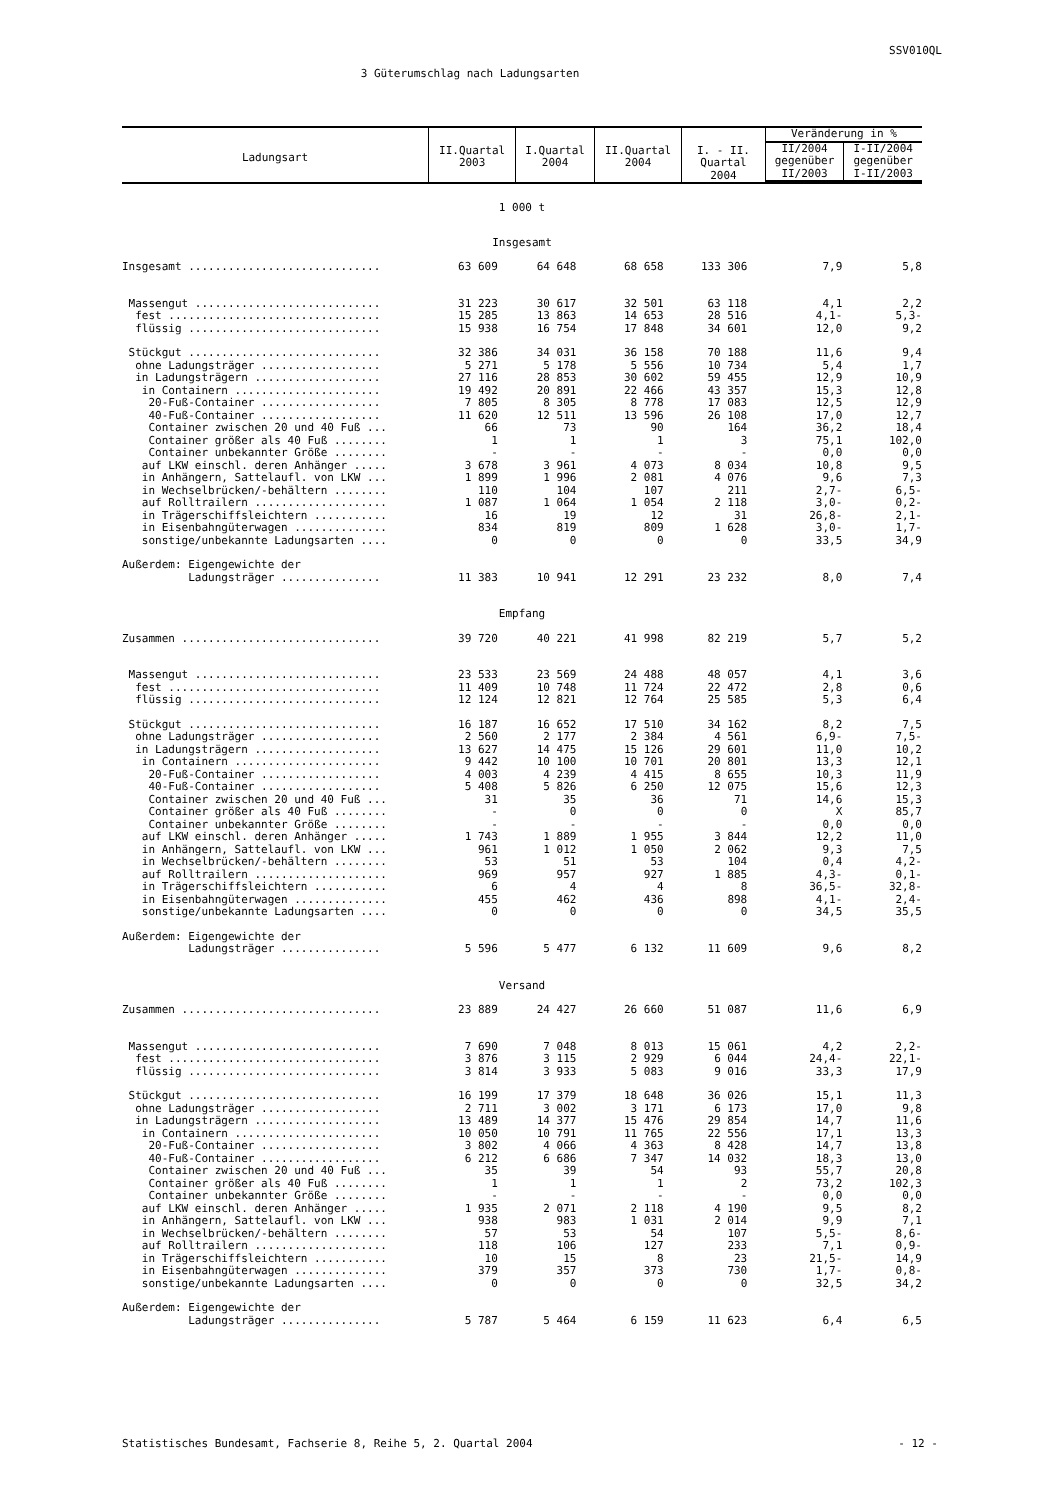SSV010QL
3 Güterumschlag nach Ladungsarten
| Ladungsart | II.Quartal 2003 | I.Quartal 2004 | II.Quartal 2004 | I. - II. Quartal 2004 | Veränderung in % / II/2004 gegenüber II/2003 / I-II/2004 gegenüber I-II/2003 / / --- / --- / | |
| --- | --- | --- | --- | --- | --- | --- |
| 1 000 t | | | | | | |
| Insgesamt | | | | | | |
| Insgesamt ............................. | 63 609 | 64 648 | 68 658 | 133 306 | 7,9 | 5,8 |
| Massengut ............................ | 31 223 | 30 617 | 32 501 | 63 118 | 4,1 | 2,2 |
| fest ................................ | 15 285 | 13 863 | 14 653 | 28 516 | 4,1- | 5,3- |
| flüssig ............................. | 15 938 | 16 754 | 17 848 | 34 601 | 12,0 | 9,2 |
| Stückgut ............................. | 32 386 | 34 031 | 36 158 | 70 188 | 11,6 | 9,4 |
| ohne Ladungsträger .................. | 5 271 | 5 178 | 5 556 | 10 734 | 5,4 | 1,7 |
| in Ladungsträgern ................... | 27 116 | 28 853 | 30 602 | 59 455 | 12,9 | 10,9 |
| in Containern ...................... | 19 492 | 20 891 | 22 466 | 43 357 | 15,3 | 12,8 |
| 20-Fuß-Container .................. | 7 805 | 8 305 | 8 778 | 17 083 | 12,5 | 12,9 |
| 40-Fuß-Container .................. | 11 620 | 12 511 | 13 596 | 26 108 | 17,0 | 12,7 |
| Container zwischen 20 und 40 Fuß ... | 66 | 73 | 90 | 164 | 36,2 | 18,4 |
| Container größer als 40 Fuß ........ | 1 | 1 | 1 | 3 | 75,1 | 102,0 |
| Container unbekannter Größe ........ | - | - | - | - | 0,0 | 0,0 |
| auf LKW einschl. deren Anhänger ..... | 3 678 | 3 961 | 4 073 | 8 034 | 10,8 | 9,5 |
| in Anhängern, Sattelaufl. von LKW ... | 1 899 | 1 996 | 2 081 | 4 076 | 9,6 | 7,3 |
| in Wechselbrücken/-behältern ........ | 110 | 104 | 107 | 211 | 2,7- | 6,5- |
| auf Rolltrailern .................... | 1 087 | 1 064 | 1 054 | 2 118 | 3,0- | 0,2- |
| in Trägerschiffsleichtern ........... | 16 | 19 | 12 | 31 | 26,8- | 2,1- |
| in Eisenbahngüterwagen .............. | 834 | 819 | 809 | 1 628 | 3,0- | 1,7- |
| sonstige/unbekannte Ladungsarten .... | 0 | 0 | 0 | 0 | 33,5 | 34,9 |
| Außerdem: Eigengewichte der | | | | | | |
| Ladungsträger ............... | 11 383 | 10 941 | 12 291 | 23 232 | 8,0 | 7,4 |
| Empfang | | | | | | |
| Zusammen .............................. | 39 720 | 40 221 | 41 998 | 82 219 | 5,7 | 5,2 |
| Massengut ............................ | 23 533 | 23 569 | 24 488 | 48 057 | 4,1 | 3,6 |
| fest ................................ | 11 409 | 10 748 | 11 724 | 22 472 | 2,8 | 0,6 |
| flüssig ............................. | 12 124 | 12 821 | 12 764 | 25 585 | 5,3 | 6,4 |
| Stückgut ............................. | 16 187 | 16 652 | 17 510 | 34 162 | 8,2 | 7,5 |
| ohne Ladungsträger .................. | 2 560 | 2 177 | 2 384 | 4 561 | 6,9- | 7,5- |
| in Ladungsträgern ................... | 13 627 | 14 475 | 15 126 | 29 601 | 11,0 | 10,2 |
| in Containern ...................... | 9 442 | 10 100 | 10 701 | 20 801 | 13,3 | 12,1 |
| 20-Fuß-Container .................. | 4 003 | 4 239 | 4 415 | 8 655 | 10,3 | 11,9 |
| 40-Fuß-Container .................. | 5 408 | 5 826 | 6 250 | 12 075 | 15,6 | 12,3 |
| Container zwischen 20 und 40 Fuß ... | 31 | 35 | 36 | 71 | 14,6 | 15,3 |
| Container größer als 40 Fuß ........ | - | 0 | 0 | 0 | X | 85,7 |
| Container unbekannter Größe ........ | - | - | - | - | 0,0 | 0,0 |
| auf LKW einschl. deren Anhänger ..... | 1 743 | 1 889 | 1 955 | 3 844 | 12,2 | 11,0 |
| in Anhängern, Sattelaufl. von LKW ... | 961 | 1 012 | 1 050 | 2 062 | 9,3 | 7,5 |
| in Wechselbrücken/-behältern ........ | 53 | 51 | 53 | 104 | 0,4 | 4,2- |
| auf Rolltrailern .................... | 969 | 957 | 927 | 1 885 | 4,3- | 0,1- |
| in Trägerschiffsleichtern ........... | 6 | 4 | 4 | 8 | 36,5- | 32,8- |
| in Eisenbahngüterwagen .............. | 455 | 462 | 436 | 898 | 4,1- | 2,4- |
| sonstige/unbekannte Ladungsarten .... | 0 | 0 | 0 | 0 | 34,5 | 35,5 |
| Außerdem: Eigengewichte der | | | | | | |
| Ladungsträger ............... | 5 596 | 5 477 | 6 132 | 11 609 | 9,6 | 8,2 |
| Versand | | | | | | |
| Zusammen .............................. | 23 889 | 24 427 | 26 660 | 51 087 | 11,6 | 6,9 |
| Massengut ............................ | 7 690 | 7 048 | 8 013 | 15 061 | 4,2 | 2,2- |
| fest ................................ | 3 876 | 3 115 | 2 929 | 6 044 | 24,4- | 22,1- |
| flüssig ............................. | 3 814 | 3 933 | 5 083 | 9 016 | 33,3 | 17,9 |
| Stückgut ............................. | 16 199 | 17 379 | 18 648 | 36 026 | 15,1 | 11,3 |
| ohne Ladungsträger .................. | 2 711 | 3 002 | 3 171 | 6 173 | 17,0 | 9,8 |
| in Ladungsträgern ................... | 13 489 | 14 377 | 15 476 | 29 854 | 14,7 | 11,6 |
| in Containern ...................... | 10 050 | 10 791 | 11 765 | 22 556 | 17,1 | 13,3 |
| 20-Fuß-Container .................. | 3 802 | 4 066 | 4 363 | 8 428 | 14,7 | 13,8 |
| 40-Fuß-Container .................. | 6 212 | 6 686 | 7 347 | 14 032 | 18,3 | 13,0 |
| Container zwischen 20 und 40 Fuß ... | 35 | 39 | 54 | 93 | 55,7 | 20,8 |
| Container größer als 40 Fuß ........ | 1 | 1 | 1 | 2 | 73,2 | 102,3 |
| Container unbekannter Größe ........ | - | - | - | - | 0,0 | 0,0 |
| auf LKW einschl. deren Anhänger ..... | 1 935 | 2 071 | 2 118 | 4 190 | 9,5 | 8,2 |
| in Anhängern, Sattelaufl. von LKW ... | 938 | 983 | 1 031 | 2 014 | 9,9 | 7,1 |
| in Wechselbrücken/-behältern ........ | 57 | 53 | 54 | 107 | 5,5- | 8,6- |
| auf Rolltrailern .................... | 118 | 106 | 127 | 233 | 7,1 | 0,9- |
| in Trägerschiffsleichtern ........... | 10 | 15 | 8 | 23 | 21,5- | 14,9 |
| in Eisenbahngüterwagen .............. | 379 | 357 | 373 | 730 | 1,7- | 0,8- |
| sonstige/unbekannte Ladungsarten .... | 0 | 0 | 0 | 0 | 32,5 | 34,2 |
| Außerdem: Eigengewichte der | | | | | | |
| Ladungsträger ............... | 5 787 | 5 464 | 6 159 | 11 623 | 6,4 | 6,5 |
Statistisches Bundesamt, Fachserie 8, Reihe 5, 2. Quartal 2004 - 12 -